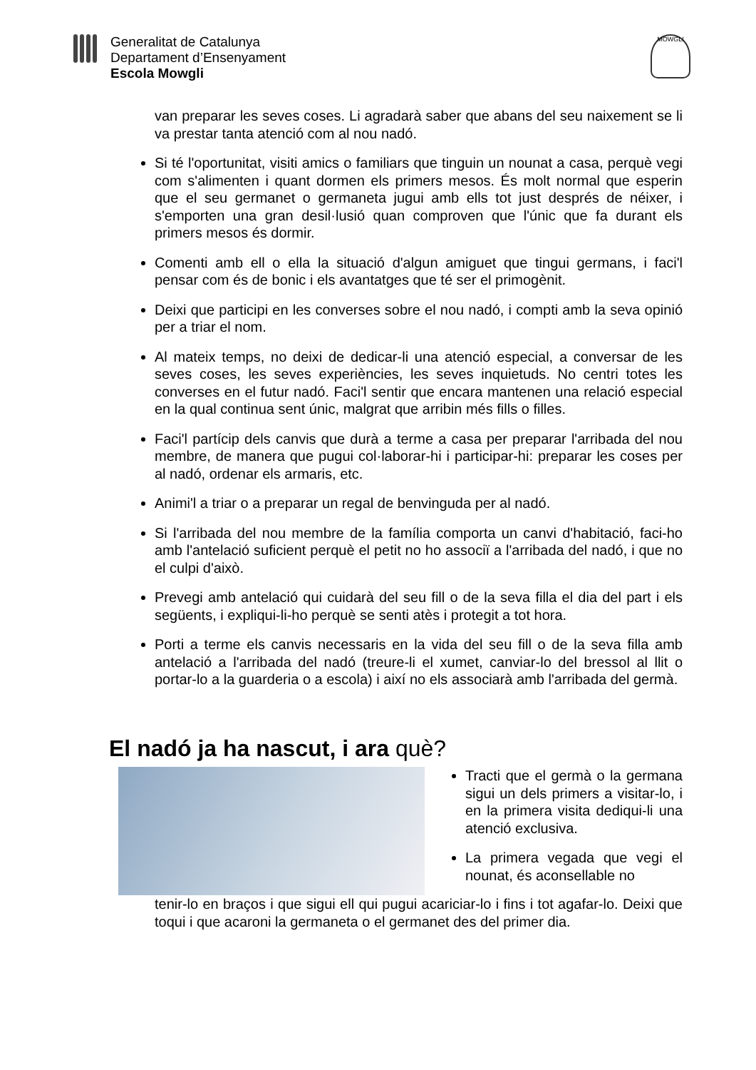Generalitat de Catalunya
Departament d’Ensenyament
Escola Mowgli
MOWGLI
van preparar les seves coses. Li agradarà saber que abans del seu naixement se li va prestar tanta atenció com al nou nadó.
Si té l'oportunitat, visiti amics o familiars que tinguin un nounat a casa, perquè vegi com s'alimenten i quant dormen els primers mesos. És molt normal que esperin que el seu germanet o germaneta jugui amb ells tot just després de néixer, i s'emporten una gran desil·lusió quan comproven que l'únic que fa durant els primers mesos és dormir.
Comenti amb ell o ella la situació d'algun amiguet que tingui germans, i faci'l pensar com és de bonic i els avantatges que té ser el primogènit.
Deixi que participi en les converses sobre el nou nadó, i compti amb la seva opinió per a triar el nom.
Al mateix temps, no deixi de dedicar-li una atenció especial, a conversar de les seves coses, les seves experiències, les seves inquietuds. No centri totes les converses en el futur nadó. Faci'l sentir que encara mantenen una relació especial en la qual continua sent únic, malgrat que arribin més fills o filles.
Faci'l partícip dels canvis que durà a terme a casa per preparar l'arribada del nou membre, de manera que pugui col·laborar-hi i participar-hi: preparar les coses per al nadó, ordenar els armaris, etc.
Animi'l a triar o a preparar un regal de benvinguda per al nadó.
Si l'arribada del nou membre de la família comporta un canvi d'habitació, faci-ho amb l'antelació suficient perquè el petit no ho associï a l'arribada del nadó, i que no el culpi d'això.
Prevegi amb antelació qui cuidarà del seu fill o de la seva filla el dia del part i els següents, i expliqui-li-ho perquè se senti atès i protegit a tot hora.
Porti a terme els canvis necessaris en la vida del seu fill o de la seva filla amb antelació a l'arribada del nadó (treure-li el xumet, canviar-lo del bressol al llit o portar-lo a la guarderia o a escola) i així no els associarà amb l'arribada del germà.
El nadó ja ha nascut, i ara què?
Tracti que el germà o la germana sigui un dels primers a visitar-lo, i en la primera visita dediqui-li una atenció exclusiva.
La primera vegada que vegi el nounat, és aconsellable no
tenir-lo en braços i que sigui ell qui pugui acariciar-lo i fins i tot agafar-lo. Deixi que toqui i que acaroni la germaneta o el germanet des del primer dia.